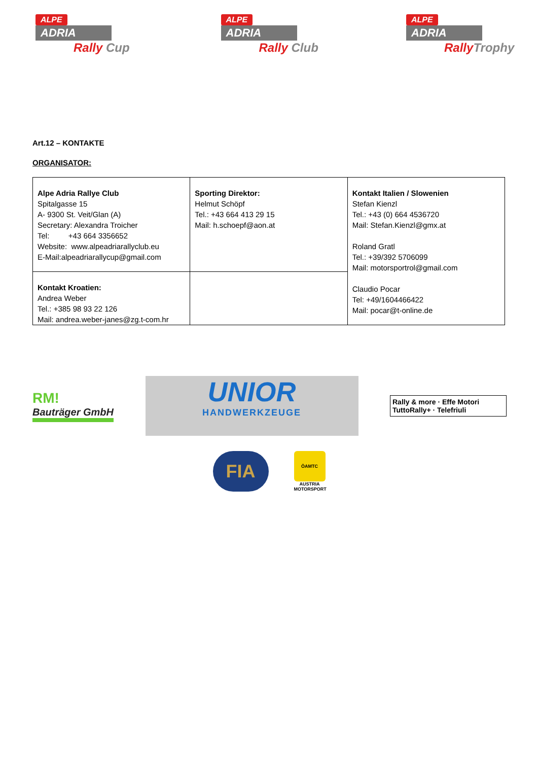ALPE
ADRIA
Rally Cup
ALPE
ADRIA
Rally Club
ALPE
ADRIA
RallyTrophy
Art.12 – KONTAKTE
ORGANISATOR:
| Alpe Adria Rallye Club Spitalgasse 15 A- 9300 St. Veit/Glan (A) Secretary: Alexandra Troicher Tel: +43 664 3356652 Website: www.alpeadriarallyclub.eu E-Mail:alpeadriarallycup@gmail.com | Sporting Direktor: Helmut Schöpf Tel.: +43 664 413 29 15 Mail: h.schoepf@aon.at | Kontakt Italien / Slowenien Stefan Kienzl Tel.: +43 (0) 664 4536720 Mail: Stefan.Kienzl@gmx.at Roland Gratl Tel.: +39/392 5706099 Mail: motorsportrol@gmail.com Claudio Pocar Tel: +49/1604466422 Mail: pocar@t-online.de |
| Kontakt Kroatien: Andrea Weber Tel.: +385 98 93 22 126 Mail: andrea.weber-janes@zg.t-com.hr | | |
RM!
Bauträger GmbH
UNIOR
HANDWERKZEUGE
Rally & more · Effe Motori
TuttoRally+ · Telefriuli
FIA
ÖAMTC
AUSTRIA MOTORSPORT